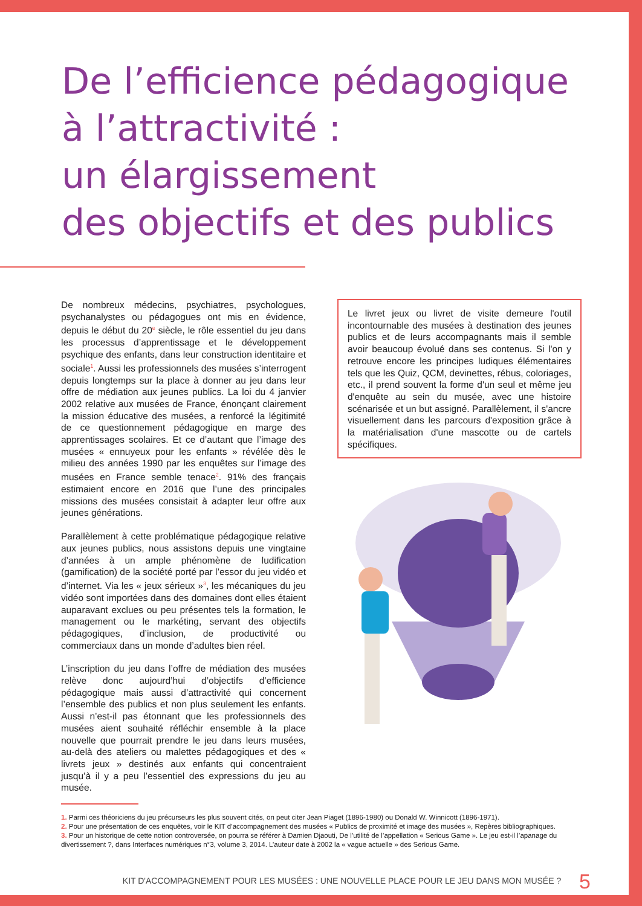De l’efficience pédagogique
à l’attractivité :
un élargissement
des objectifs et des publics
De nombreux médecins, psychiatres, psychologues, psychanalystes ou pédagogues ont mis en évidence, depuis le début du 20<sup>e</sup> siècle, le rôle essentiel du jeu dans les processus d’apprentissage et le développement psychique des enfants, dans leur construction identitaire et sociale<sup>1</sup>. Aussi les professionnels des musées s’interrogent depuis longtemps sur la place à donner au jeu dans leur offre de médiation aux jeunes publics. La loi du 4 janvier 2002 relative aux musées de France, énonçant clairement la mission éducative des musées, a renforcé la légitimité de ce questionnement pédagogique en marge des apprentissages scolaires. Et ce d’autant que l’image des musées « ennuyeux pour les enfants » révélée dès le milieu des années 1990 par les enquêtes sur l’image des musées en France semble tenace<sup>2</sup>. 91% des français estimaient encore en 2016 que l’une des principales missions des musées consistait à adapter leur offre aux jeunes générations.
Parallèlement à cette problématique pédagogique relative aux jeunes publics, nous assistons depuis une vingtaine d’années à un ample phénomène de ludification (gamification) de la société porté par l’essor du jeu vidéo et d’internet. Via les « jeux sérieux »<sup>3</sup>, les mécaniques du jeu vidéo sont importées dans des domaines dont elles étaient auparavant exclues ou peu présentes tels la formation, le management ou le markéting, servant des objectifs pédagogiques, d’inclusion, de productivité ou commerciaux dans un monde d’adultes bien réel.
L’inscription du jeu dans l’offre de médiation des musées relève donc aujourd’hui d’objectifs d’efficience pédagogique mais aussi d’attractivité qui concernent l’ensemble des publics et non plus seulement les enfants. Aussi n’est-il pas étonnant que les professionnels des musées aient souhaité réfléchir ensemble à la place nouvelle que pourrait prendre le jeu dans leurs musées, au-delà des ateliers ou malettes pédagogiques et des « livrets jeux » destinés aux enfants qui concentraient jusqu’à il y a peu l’essentiel des expressions du jeu au musée.
Le livret jeux ou livret de visite demeure l'outil incontournable des musées à destination des jeunes publics et de leurs accompagnants mais il semble avoir beaucoup évolué dans ses contenus. Si l'on y retrouve encore les principes ludiques élémentaires tels que les Quiz, QCM, devinettes, rébus, coloriages, etc., il prend souvent la forme d'un seul et même jeu d'enquête au sein du musée, avec une histoire scénarisée et un but assigné. Parallèlement, il s'ancre visuellement dans les parcours d'exposition grâce à la matérialisation d'une mascotte ou de cartels spécifiques.
1. Parmi ces théoriciens du jeu précurseurs les plus souvent cités, on peut citer Jean Piaget (1896-1980) ou Donald W. Winnicott (1896-1971).
2. Pour une présentation de ces enquêtes, voir le KIT d’accompagnement des musées « Publics de proximité et image des musées », Repères bibliographiques.
3. Pour un historique de cette notion controversée, on pourra se référer à Damien Djaouti, De l’utilité de l’appellation « Serious Game ». Le jeu est-il l’apanage du divertissement ?, dans Interfaces numériques n°3, volume 3, 2014. L’auteur date à 2002 la « vague actuelle » des Serious Game.
KIT D'ACCOMPAGNEMENT POUR LES MUSÉES : UNE NOUVELLE PLACE POUR LE JEU DANS MON MUSÉE ? 5